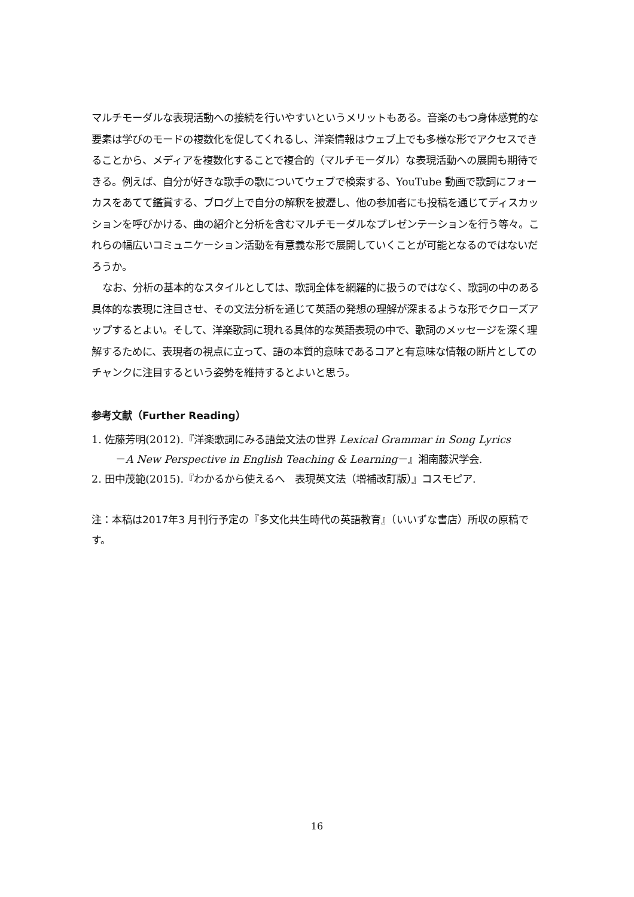マルチモーダルな表現活動への接続を行いやすいというメリットもある。音楽のもつ身体感覚的な要素は学びのモードの複数化を促してくれるし、洋楽情報はウェブ上でも多様な形でアクセスできることから、メディアを複数化することで複合的（マルチモーダル）な表現活動への展開も期待できる。例えば、自分が好きな歌手の歌についてウェブで検索する、YouTube 動画で歌詞にフォーカスをあてて鑑賞する、ブログ上で自分の解釈を披瀝し、他の参加者にも投稿を通じてディスカッションを呼びかける、曲の紹介と分析を含むマルチモーダルなプレゼンテーションを行う等々。これらの幅広いコミュニケーション活動を有意義な形で展開していくことが可能となるのではないだろうか。
なお、分析の基本的なスタイルとしては、歌詞全体を網羅的に扱うのではなく、歌詞の中のある具体的な表現に注目させ、その文法分析を通じて英語の発想の理解が深まるような形でクローズアップするとよい。そして、洋楽歌詞に現れる具体的な英語表現の中で、歌詞のメッセージを深く理解するために、表現者の視点に立って、語の本質的意味であるコアと有意味な情報の断片としてのチャンクに注目するという姿勢を維持するとよいと思う。
参考文献（Further Reading）
1. 佐藤芳明(2012).『洋楽歌詞にみる語彙文法の世界 Lexical Grammar in Song Lyrics
－A New Perspective in English Teaching & Learning－』湘南藤沢学会.
2. 田中茂範(2015).『わかるから使えるへ　表現英文法（増補改訂版）』コスモピア.
注：本稿は2017年3 月刊行予定の『多文化共生時代の英語教育』（いいずな書店）所収の原稿です。
16